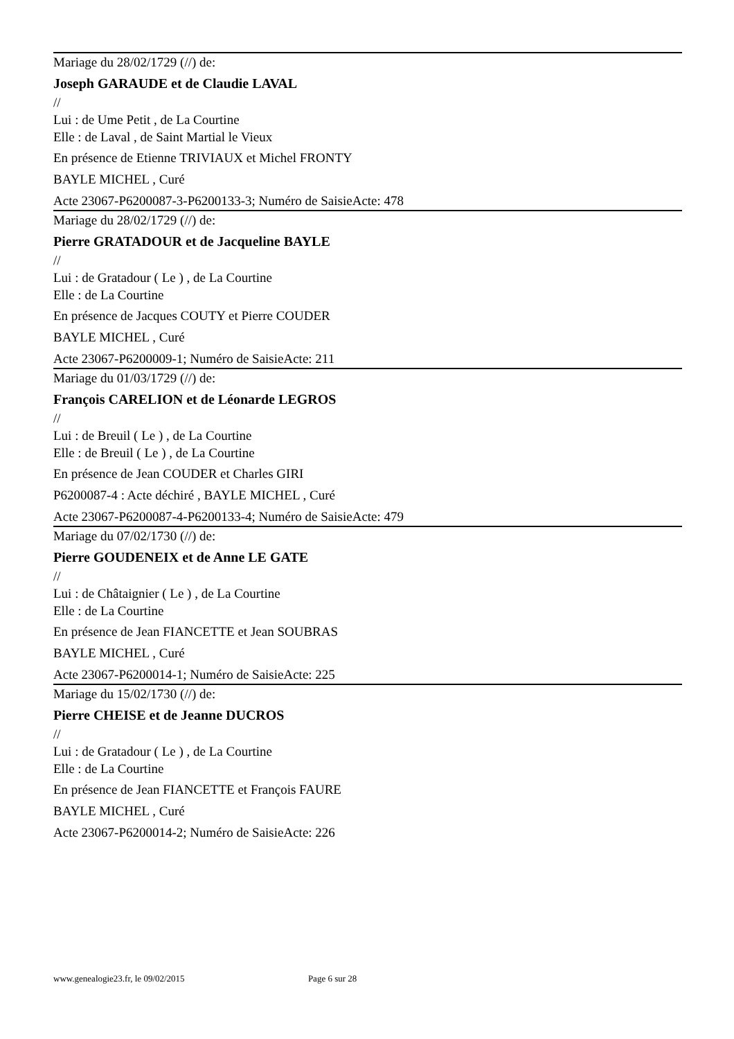Mariage du 28/02/1729 (//) de:
Joseph GARAUDE et de Claudie LAVAL
//
Lui : de Ume Petit , de La Courtine
Elle : de Laval , de Saint Martial le Vieux
En présence de Etienne TRIVIAUX et Michel FRONTY
BAYLE MICHEL , Curé
Acte 23067-P6200087-3-P6200133-3; Numéro de SaisieActe: 478
Mariage du 28/02/1729 (//) de:
Pierre GRATADOUR et de Jacqueline BAYLE
//
Lui : de Gratadour ( Le ) , de La Courtine
Elle : de La Courtine
En présence de Jacques COUTY et Pierre COUDER
BAYLE MICHEL , Curé
Acte 23067-P6200009-1; Numéro de SaisieActe: 211
Mariage du 01/03/1729 (//) de:
François CARELION et de Léonarde LEGROS
//
Lui : de Breuil ( Le ) , de La Courtine
Elle : de Breuil ( Le ) , de La Courtine
En présence de Jean COUDER et Charles GIRI
P6200087-4 : Acte déchiré , BAYLE MICHEL , Curé
Acte 23067-P6200087-4-P6200133-4; Numéro de SaisieActe: 479
Mariage du 07/02/1730 (//) de:
Pierre GOUDENEIX et de Anne LE GATE
//
Lui : de Châtaignier ( Le ) , de La Courtine
Elle : de La Courtine
En présence de Jean FIANCETTE et Jean SOUBRAS
BAYLE MICHEL , Curé
Acte 23067-P6200014-1; Numéro de SaisieActe: 225
Mariage du 15/02/1730 (//) de:
Pierre CHEISE et de Jeanne DUCROS
//
Lui : de Gratadour ( Le ) , de La Courtine
Elle : de La Courtine
En présence de Jean FIANCETTE et François FAURE
BAYLE MICHEL , Curé
Acte 23067-P6200014-2; Numéro de SaisieActe: 226
www.genealogie23.fr, le 09/02/2015 Page 6 sur 28